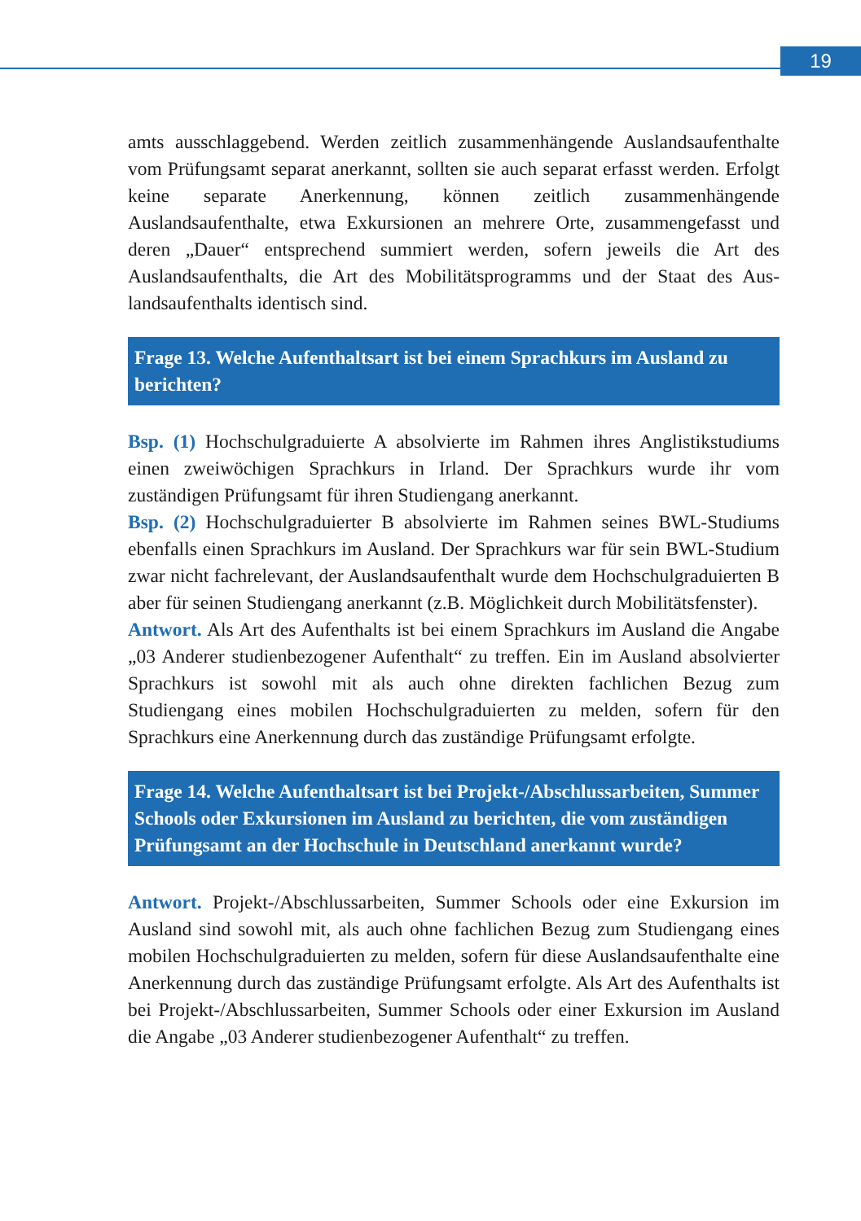19
amts ausschlaggebend. Werden zeitlich zusammenhängende Auslandsaufent­halte vom Prüfungsamt separat anerkannt, sollten sie auch separat erfasst wer­den. Erfolgt keine separate Anerkennung, können zeitlich zusammenhängende Auslandsaufenthalte, etwa Exkursionen an mehrere Orte, zusammengefasst und deren „Dauer“ entsprechend summiert werden, sofern jeweils die Art des Auslandsaufenthalts, die Art des Mobilitätsprogramms und der Staat des Aus­landsaufenthalts identisch sind.
Frage 13. Welche Aufenthaltsart ist bei einem Sprachkurs im Ausland zu berichten?
Bsp. (1) Hochschulgraduierte A absolvierte im Rahmen ihres Anglistik­studiums einen zweiwöchigen Sprachkurs in Irland. Der Sprachkurs wurde ihr vom zuständigen Prüfungsamt für ihren Studiengang anerkannt.
Bsp. (2) Hochschulgraduierter B absolvierte im Rahmen seines BWL-Studiums ebenfalls einen Sprachkurs im Ausland. Der Sprachkurs war für sein BWL-Studium zwar nicht fachrelevant, der Auslandsaufenthalt wurde dem Hochschul­graduierten B aber für seinen Studiengang anerkannt (z.B. Möglichkeit durch Mobilitätsfenster).
Antwort. Als Art des Aufenthalts ist bei einem Sprachkurs im Ausland die Angabe „03 Anderer studienbezogener Aufenthalt“ zu treffen. Ein im Ausland absolvierter Sprachkurs ist sowohl mit als auch ohne direkten fachlichen Bezug zum Studiengang eines mobilen Hochschulgraduierten zu melden, sofern für den Sprachkurs eine Anerkennung durch das zuständige Prüfungsamt erfolgte.
Frage 14. Welche Aufenthaltsart ist bei Projekt-/Abschlussarbeiten, Sum­mer Schools oder Exkursionen im Ausland zu berichten, die vom zustän­digen Prüfungsamt an der Hochschule in Deutschland anerkannt wurde?
Antwort. Projekt-/Abschlussarbeiten, Summer Schools oder eine Exkursion im Ausland sind sowohl mit, als auch ohne fachlichen Bezug zum Studiengang eines mobilen Hochschulgraduierten zu melden, sofern für diese Auslandsaufenthalte eine Anerkennung durch das zuständige Prüfungsamt erfolgte. Als Art des Auf­enthalts ist bei Projekt-/Abschlussarbeiten, Summer Schools oder einer Exkursion im Ausland die Angabe „03 Anderer studienbezogener Aufenthalt“ zu treffen.